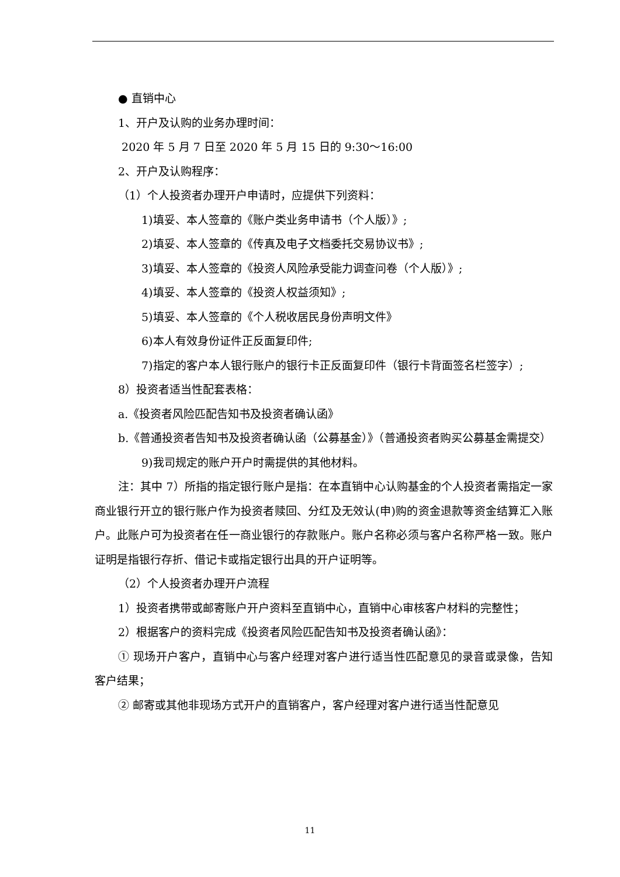● 直销中心
1、开户及认购的业务办理时间：
2020 年 5 月 7 日至 2020 年 5 月 15 日的 9:30～16:00
2、开户及认购程序：
（1）个人投资者办理开户申请时，应提供下列资料：
1) 填妥、本人签章的《账户类业务申请书（个人版）》;
2) 填妥、本人签章的《传真及电子文档委托交易协议书》;
3) 填妥、本人签章的《投资人风险承受能力调查问卷（个人版）》;
4) 填妥、本人签章的《投资人权益须知》;
5) 填妥、本人签章的《个人税收居民身份声明文件》
6) 本人有效身份证件正反面复印件;
7) 指定的客户本人银行账户的银行卡正反面复印件（银行卡背面签名栏签字）;
8）投资者适当性配套表格：
a.《投资者风险匹配告知书及投资者确认函》
b.《普通投资者告知书及投资者确认函（公募基金）》（普通投资者购买公募基金需提交）
9) 我司规定的账户开户时需提供的其他材料。
注：其中 7）所指的指定银行账户是指：在本直销中心认购基金的个人投资者需指定一家商业银行开立的银行账户作为投资者赎回、分红及无效认(申)购的资金退款等资金结算汇入账户。此账户可为投资者在任一商业银行的存款账户。账户名称必须与客户名称严格一致。账户证明是指银行存折、借记卡或指定银行出具的开户证明等。
（2）个人投资者办理开户流程
1）投资者携带或邮寄账户开户资料至直销中心，直销中心审核客户材料的完整性；
2）根据客户的资料完成《投资者风险匹配告知书及投资者确认函》：
① 现场开户客户，直销中心与客户经理对客户进行适当性匹配意见的录音或录像，告知客户结果；
② 邮寄或其他非现场方式开户的直销客户，客户经理对客户进行适当性配意见
11